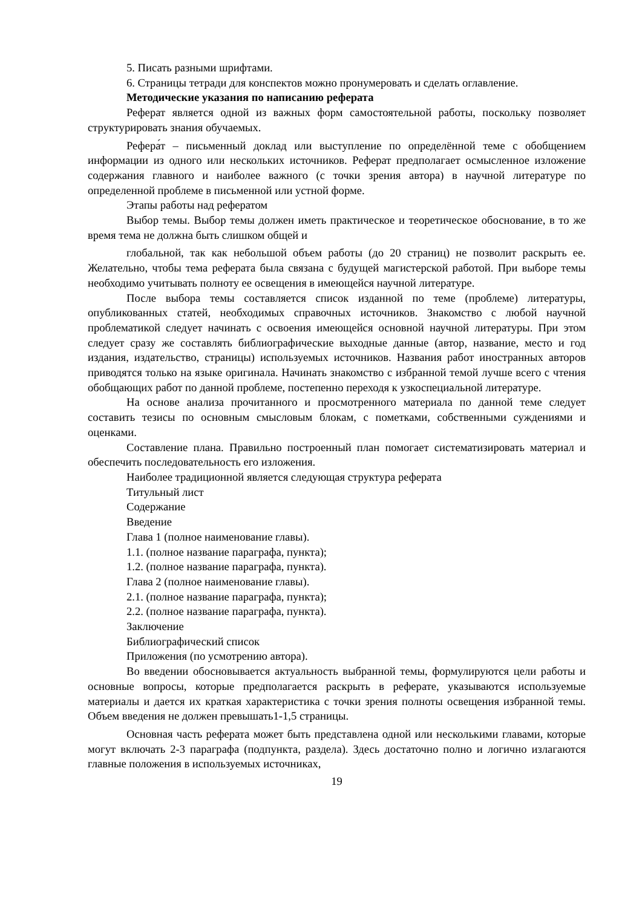5. Писать разными шрифтами.
6. Страницы тетради для конспектов можно пронумеровать и сделать оглавление.
Методические указания по написанию реферата
Реферат является одной из важных форм самостоятельной работы, поскольку позволяет структурировать знания обучаемых.
Рефера́т – письменный доклад или выступление по определённой теме с обобщением информации из одного или нескольких источников. Реферат предполагает осмысленное изложение содержания главного и наиболее важного (с точки зрения автора) в научной литературе по определенной проблеме в письменной или устной форме.
Этапы работы над рефератом
Выбор темы. Выбор темы должен иметь практическое и теоретическое обоснование, в то же время тема не должна быть слишком общей и
глобальной, так как небольшой объем работы (до 20 страниц) не позволит раскрыть ее. Желательно, чтобы тема реферата была связана с будущей магистерской работой. При выборе темы необходимо учитывать полноту ее освещения в имеющейся научной литературе.
После выбора темы составляется список изданной по теме (проблеме) литературы, опубликованных статей, необходимых справочных источников. Знакомство с любой научной проблематикой следует начинать с освоения имеющейся основной научной литературы. При этом следует сразу же составлять библиографические выходные данные (автор, название, место и год издания, издательство, страницы) используемых источников. Названия работ иностранных авторов приводятся только на языке оригинала. Начинать знакомство с избранной темой лучше всего с чтения обобщающих работ по данной проблеме, постепенно переходя к узкоспециальной литературе.
На основе анализа прочитанного и просмотренного материала по данной теме следует составить тезисы по основным смысловым блокам, с пометками, собственными суждениями и оценками.
Составление плана. Правильно построенный план помогает систематизировать материал и обеспечить последовательность его изложения.
Наиболее традиционной является следующая структура реферата
Титульный лист
Содержание
Введение
Глава 1 (полное наименование главы).
1.1. (полное название параграфа, пункта);
1.2. (полное название параграфа, пункта).
Глава 2 (полное наименование главы).
2.1. (полное название параграфа, пункта);
2.2. (полное название параграфа, пункта).
Заключение
Библиографический список
Приложения (по усмотрению автора).
Во введении обосновывается актуальность выбранной темы, формулируются цели работы и основные вопросы, которые предполагается раскрыть в реферате, указываются используемые материалы и дается их краткая характеристика с точки зрения полноты освещения избранной темы. Объем введения не должен превышать1-1,5 страницы.
Основная часть реферата может быть представлена одной или несколькими главами, которые могут включать 2-3 параграфа (подпункта, раздела). Здесь достаточно полно и логично излагаются главные положения в используемых источниках,
19